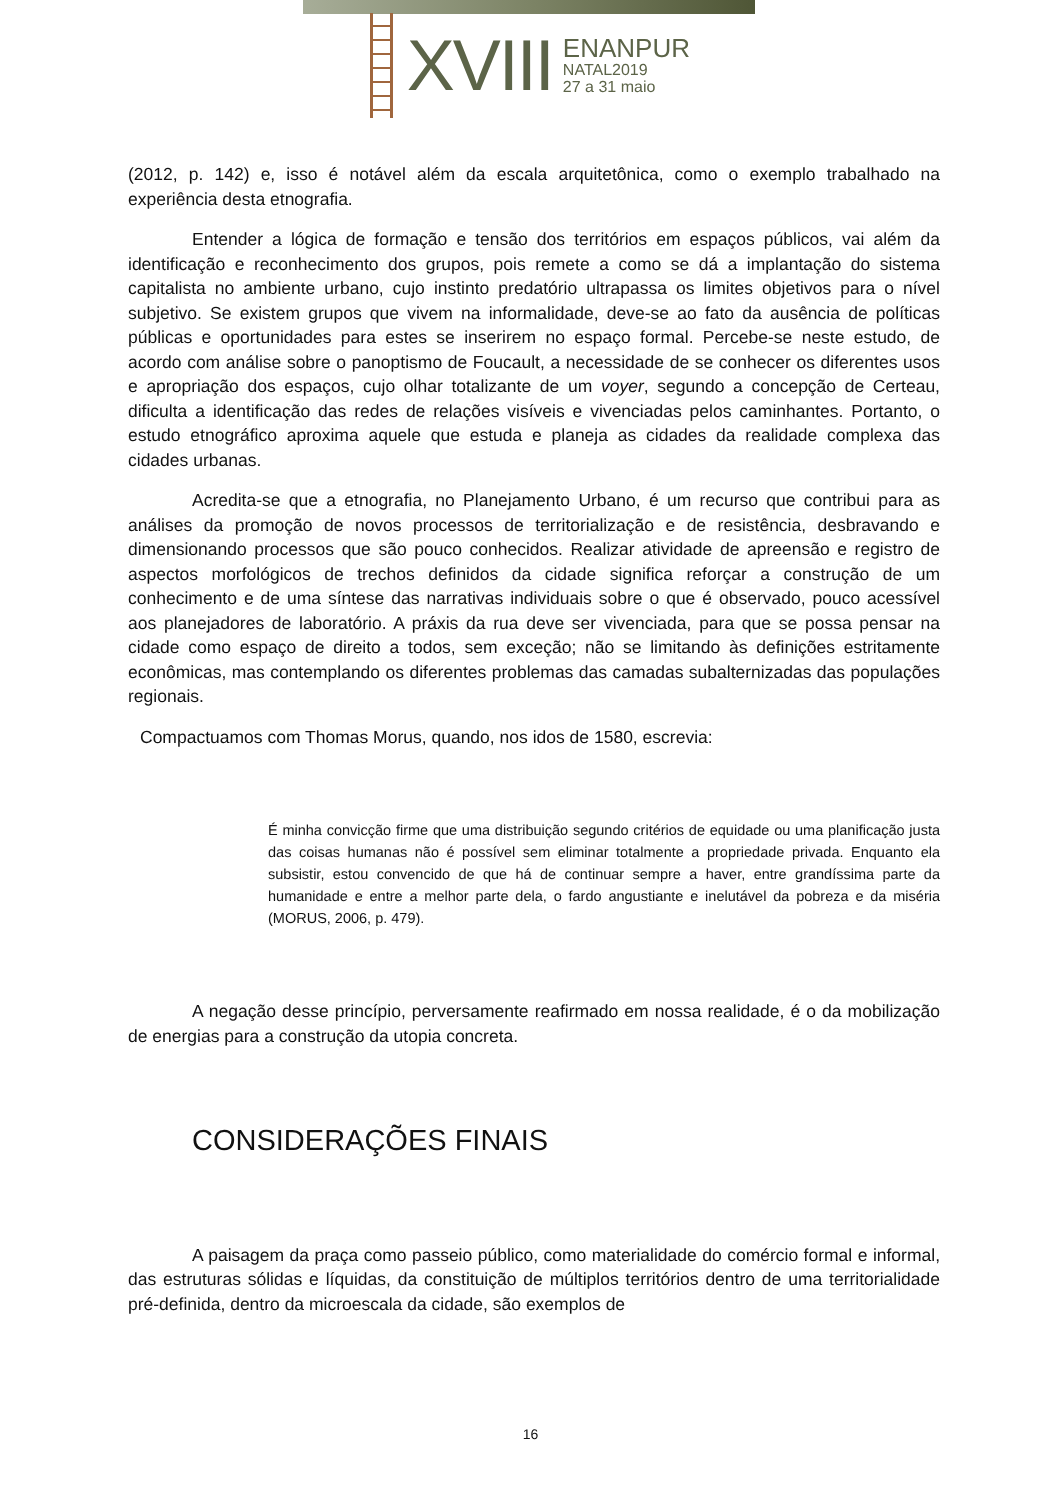XVIII
ENANPUR
NATAL2019
27 a 31 maio
(2012, p. 142) e, isso é notável além da escala arquitetônica, como o exemplo trabalhado na experiência desta etnografia.
Entender a lógica de formação e tensão dos territórios em espaços públicos, vai além da identificação e reconhecimento dos grupos, pois remete a como se dá a implantação do sistema capitalista no ambiente urbano, cujo instinto predatório ultrapassa os limites objetivos para o nível subjetivo. Se existem grupos que vivem na informalidade, deve-se ao fato da ausência de políticas públicas e oportunidades para estes se inserirem no espaço formal. Percebe-se neste estudo, de acordo com análise sobre o panoptismo de Foucault, a necessidade de se conhecer os diferentes usos e apropriação dos espaços, cujo olhar totalizante de um voyer, segundo a concepção de Certeau, dificulta a identificação das redes de relações visíveis e vivenciadas pelos caminhantes. Portanto, o estudo etnográfico aproxima aquele que estuda e planeja as cidades da realidade complexa das cidades urbanas.
Acredita-se que a etnografia, no Planejamento Urbano, é um recurso que contribui para as análises da promoção de novos processos de territorialização e de resistência, desbravando e dimensionando processos que são pouco conhecidos. Realizar atividade de apreensão e registro de aspectos morfológicos de trechos definidos da cidade significa reforçar a construção de um conhecimento e de uma síntese das narrativas individuais sobre o que é observado, pouco acessível aos planejadores de laboratório. A práxis da rua deve ser vivenciada, para que se possa pensar na cidade como espaço de direito a todos, sem exceção; não se limitando às definições estritamente econômicas, mas contemplando os diferentes problemas das camadas subalternizadas das populações regionais.
Compactuamos com Thomas Morus, quando, nos idos de 1580, escrevia:
É minha convicção firme que uma distribuição segundo critérios de equidade ou uma planificação justa das coisas humanas não é possível sem eliminar totalmente a propriedade privada. Enquanto ela subsistir, estou convencido de que há de continuar sempre a haver, entre grandíssima parte da humanidade e entre a melhor parte dela, o fardo angustiante e inelutável da pobreza e da miséria (MORUS, 2006, p. 479).
A negação desse princípio, perversamente reafirmado em nossa realidade, é o da mobilização de energias para a construção da utopia concreta.
CONSIDERAÇÕES FINAIS
A paisagem da praça como passeio público, como materialidade do comércio formal e informal, das estruturas sólidas e líquidas, da constituição de múltiplos territórios dentro de uma territorialidade pré-definida, dentro da microescala da cidade, são exemplos de
16